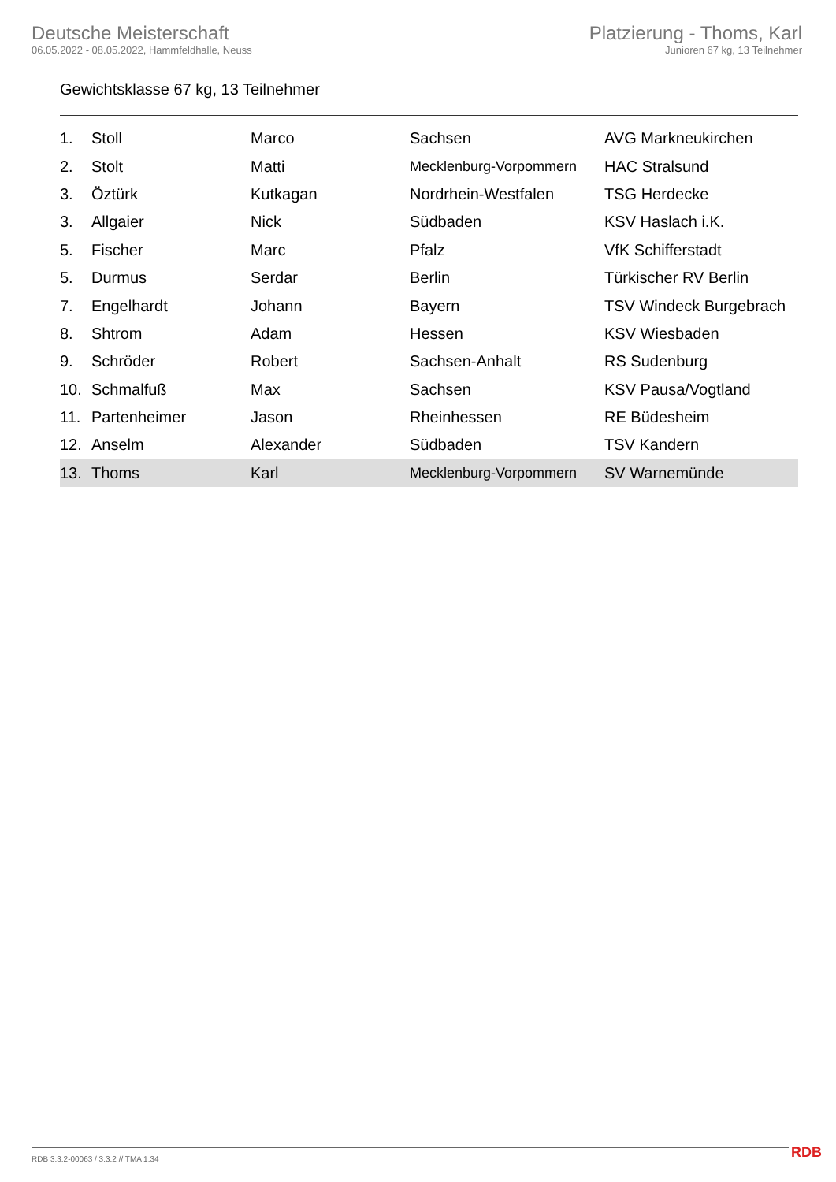Deutsche Meisterschaft
06.05.2022 - 08.05.2022, Hammfeldhalle, Neuss
Platzierung - Thoms, Karl
Junioren 67 kg, 13 Teilnehmer
Gewichtsklasse 67 kg, 13 Teilnehmer
| 1. | Stoll | Marco | Sachsen | AVG Markneukirchen |
| 2. | Stolt | Matti | Mecklenburg-Vorpommern | HAC Stralsund |
| 3. | Öztürk | Kutkagan | Nordrhein-Westfalen | TSG Herdecke |
| 3. | Allgaier | Nick | Südbaden | KSV Haslach i.K. |
| 5. | Fischer | Marc | Pfalz | VfK Schifferstadt |
| 5. | Durmus | Serdar | Berlin | Türkischer RV Berlin |
| 7. | Engelhardt | Johann | Bayern | TSV Windeck Burgebrach |
| 8. | Shtrom | Adam | Hessen | KSV Wiesbaden |
| 9. | Schröder | Robert | Sachsen-Anhalt | RS Sudenburg |
| 10. | Schmalfuß | Max | Sachsen | KSV Pausa/Vogtland |
| 11. | Partenheimer | Jason | Rheinhessen | RE Büdesheim |
| 12. | Anselm | Alexander | Südbaden | TSV Kandern |
| 13. | Thoms | Karl | Mecklenburg-Vorpommern | SV Warnemünde |
RDB 3.3.2-00063 / 3.3.2 // TMA 1.34
RDB